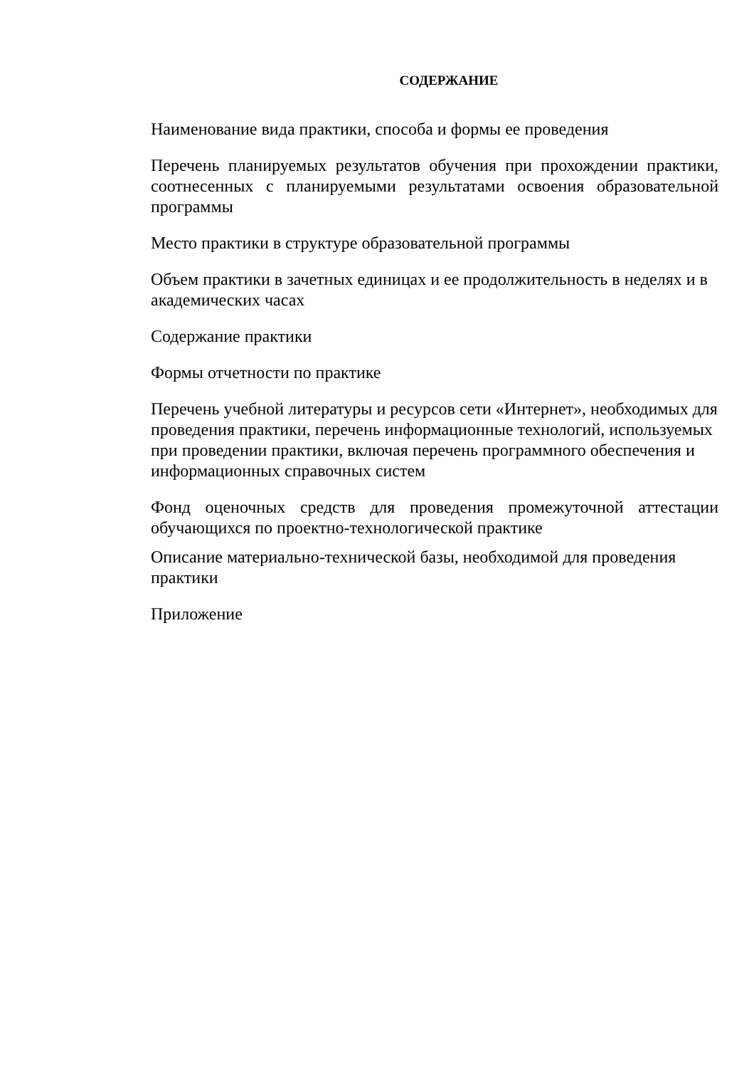СОДЕРЖАНИЕ
Наименование вида практики, способа и формы ее проведения
Перечень планируемых результатов обучения при прохождении практики, соотнесенных с планируемыми результатами освоения образовательной программы
Место практики в структуре образовательной программы
Объем практики в зачетных единицах и ее продолжительность в неделях и в академических часах
Содержание практики
Формы отчетности по практике
Перечень учебной литературы и ресурсов сети «Интернет», необходимых для проведения практики, перечень информационные технологий, используемых при проведении практики, включая перечень программного обеспечения и информационных справочных систем
Фонд оценочных средств для проведения промежуточной аттестации обучающихся по проектно-технологической практике
Описание материально-технической базы, необходимой для проведения практики
Приложение